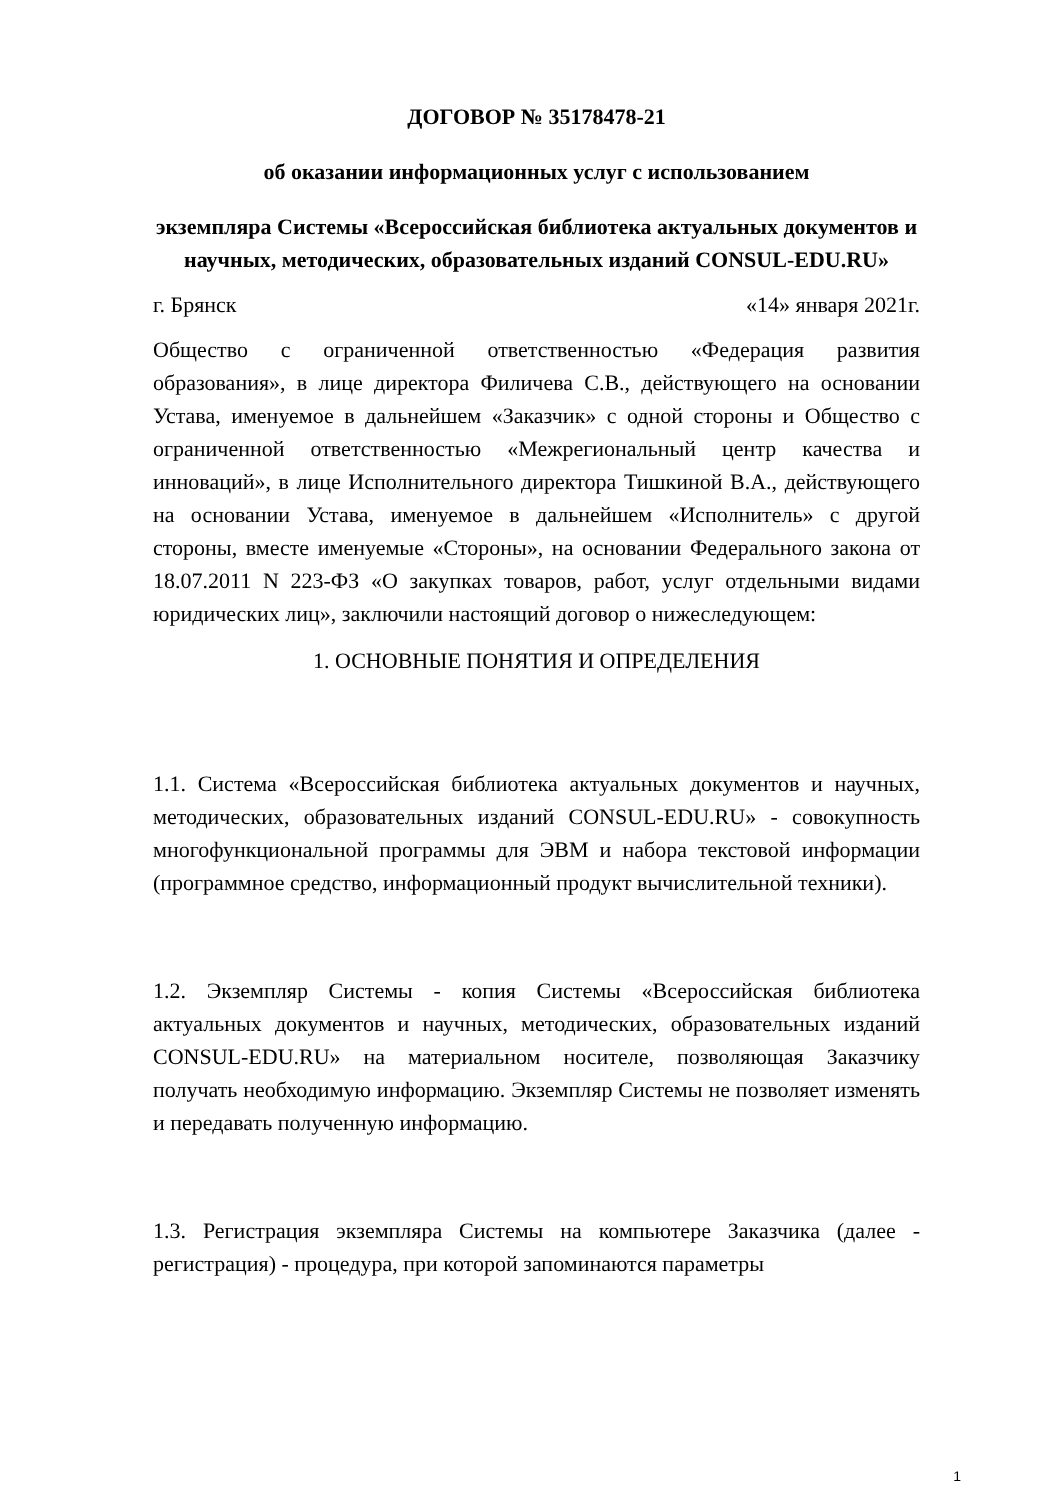ДОГОВОР № 35178478-21
об оказании информационных услуг с использованием
экземпляра Системы «Всероссийская библиотека актуальных документов и научных, методических, образовательных изданий CONSUL-EDU.RU»
г. Брянск «14» января 2021г.
Общество с ограниченной ответственностью «Федерация развития образования», в лице директора Филичева С.В., действующего на основании Устава, именуемое в дальнейшем «Заказчик» с одной стороны и Общество с ограниченной ответственностью «Межрегиональный центр качества и инноваций», в лице Исполнительного директора Тишкиной В.А., действующего на основании Устава, именуемое в дальнейшем «Исполнитель» с другой стороны, вместе именуемые «Стороны», на основании Федерального закона от 18.07.2011 N 223-ФЗ «О закупках товаров, работ, услуг отдельными видами юридических лиц», заключили настоящий договор о нижеследующем:
1. ОСНОВНЫЕ ПОНЯТИЯ И ОПРЕДЕЛЕНИЯ
1.1. Система «Всероссийская библиотека актуальных документов и научных, методических, образовательных изданий CONSUL-EDU.RU» - совокупность многофункциональной программы для ЭВМ и набора текстовой информации (программное средство, информационный продукт вычислительной техники).
1.2. Экземпляр Системы - копия Системы «Всероссийская библиотека актуальных документов и научных, методических, образовательных изданий CONSUL-EDU.RU» на материальном носителе, позволяющая Заказчику получать необходимую информацию. Экземпляр Системы не позволяет изменять и передавать полученную информацию.
1.3. Регистрация экземпляра Системы на компьютере Заказчика (далее - регистрация) - процедура, при которой запоминаются параметры
1